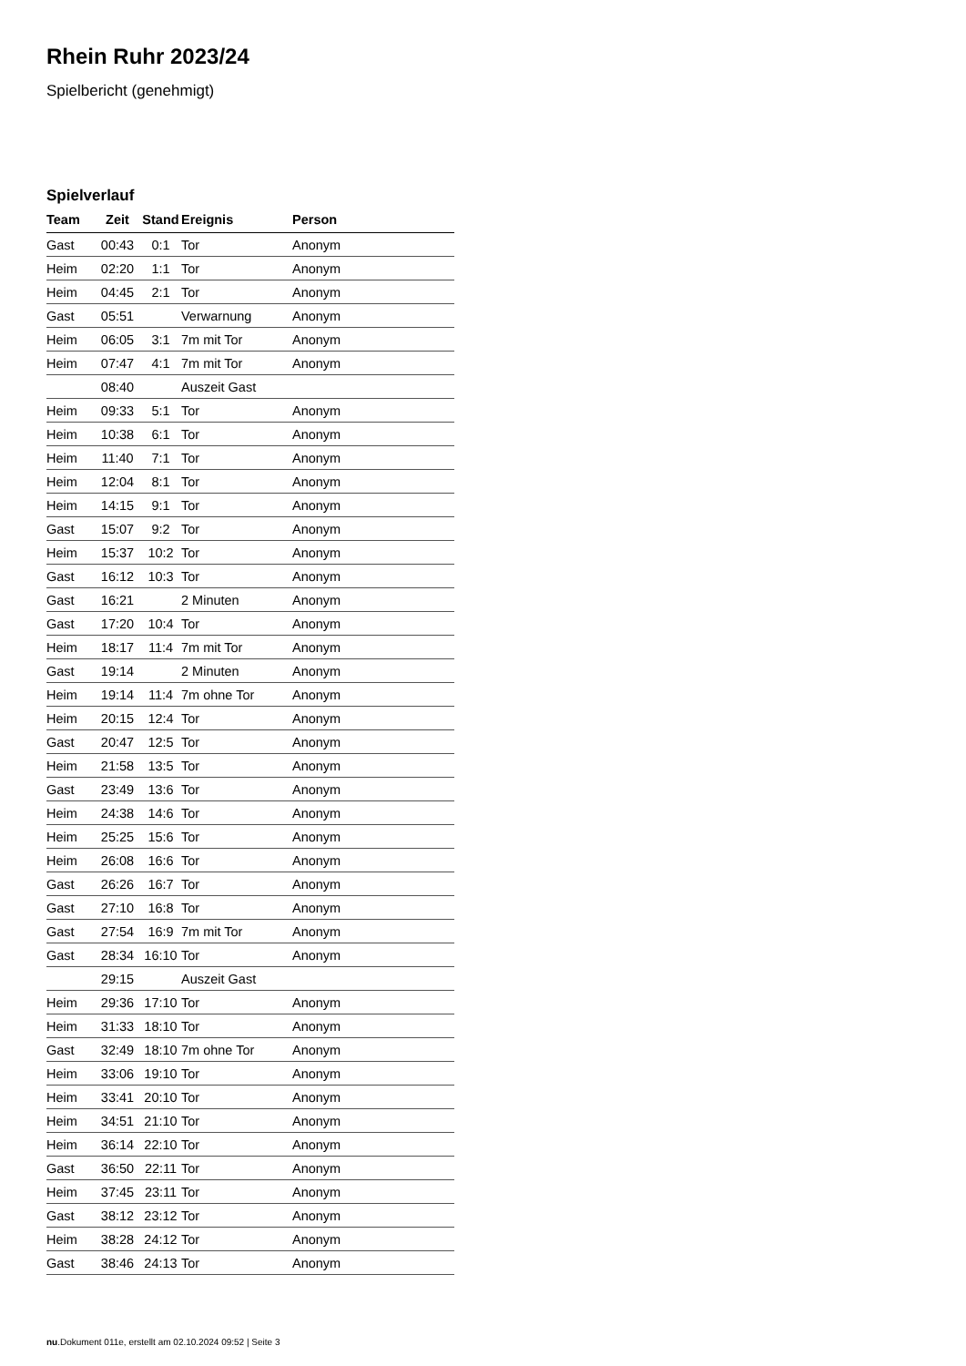Rhein Ruhr 2023/24
Spielbericht (genehmigt)
Spielverlauf
| Team | Zeit | Stand | Ereignis | Person |
| --- | --- | --- | --- | --- |
| Gast | 00:43 | 0:1 | Tor | Anonym |
| Heim | 02:20 | 1:1 | Tor | Anonym |
| Heim | 04:45 | 2:1 | Tor | Anonym |
| Gast | 05:51 | | Verwarnung | Anonym |
| Heim | 06:05 | 3:1 | 7m mit Tor | Anonym |
| Heim | 07:47 | 4:1 | 7m mit Tor | Anonym |
| | 08:40 | | Auszeit Gast | |
| Heim | 09:33 | 5:1 | Tor | Anonym |
| Heim | 10:38 | 6:1 | Tor | Anonym |
| Heim | 11:40 | 7:1 | Tor | Anonym |
| Heim | 12:04 | 8:1 | Tor | Anonym |
| Heim | 14:15 | 9:1 | Tor | Anonym |
| Gast | 15:07 | 9:2 | Tor | Anonym |
| Heim | 15:37 | 10:2 | Tor | Anonym |
| Gast | 16:12 | 10:3 | Tor | Anonym |
| Gast | 16:21 | | 2 Minuten | Anonym |
| Gast | 17:20 | 10:4 | Tor | Anonym |
| Heim | 18:17 | 11:4 | 7m mit Tor | Anonym |
| Gast | 19:14 | | 2 Minuten | Anonym |
| Heim | 19:14 | 11:4 | 7m ohne Tor | Anonym |
| Heim | 20:15 | 12:4 | Tor | Anonym |
| Gast | 20:47 | 12:5 | Tor | Anonym |
| Heim | 21:58 | 13:5 | Tor | Anonym |
| Gast | 23:49 | 13:6 | Tor | Anonym |
| Heim | 24:38 | 14:6 | Tor | Anonym |
| Heim | 25:25 | 15:6 | Tor | Anonym |
| Heim | 26:08 | 16:6 | Tor | Anonym |
| Gast | 26:26 | 16:7 | Tor | Anonym |
| Gast | 27:10 | 16:8 | Tor | Anonym |
| Gast | 27:54 | 16:9 | 7m mit Tor | Anonym |
| Gast | 28:34 | 16:10 | Tor | Anonym |
| | 29:15 | | Auszeit Gast | |
| Heim | 29:36 | 17:10 | Tor | Anonym |
| Heim | 31:33 | 18:10 | Tor | Anonym |
| Gast | 32:49 | 18:10 | 7m ohne Tor | Anonym |
| Heim | 33:06 | 19:10 | Tor | Anonym |
| Heim | 33:41 | 20:10 | Tor | Anonym |
| Heim | 34:51 | 21:10 | Tor | Anonym |
| Heim | 36:14 | 22:10 | Tor | Anonym |
| Gast | 36:50 | 22:11 | Tor | Anonym |
| Heim | 37:45 | 23:11 | Tor | Anonym |
| Gast | 38:12 | 23:12 | Tor | Anonym |
| Heim | 38:28 | 24:12 | Tor | Anonym |
| Gast | 38:46 | 24:13 | Tor | Anonym |
nu.Dokument 011e, erstellt am 02.10.2024 09:52 | Seite 3